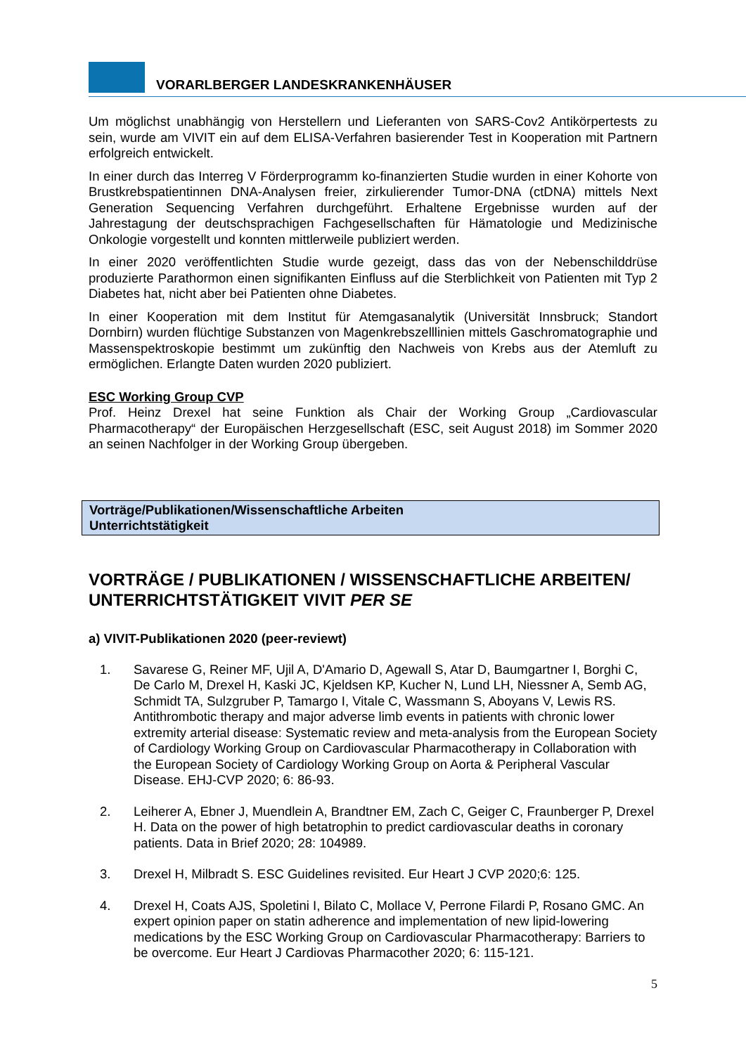VORARLBERGER LANDESKRANKENHÄUSER
Um möglichst unabhängig von Herstellern und Lieferanten von SARS-Cov2 Antikörpertests zu sein, wurde am VIVIT ein auf dem ELISA-Verfahren basierender Test in Kooperation mit Partnern erfolgreich entwickelt.
In einer durch das Interreg V Förderprogramm ko-finanzierten Studie wurden in einer Kohorte von Brustkrebspatientinnen DNA-Analysen freier, zirkulierender Tumor-DNA (ctDNA) mittels Next Generation Sequencing Verfahren durchgeführt. Erhaltene Ergebnisse wurden auf der Jahrestagung der deutschsprachigen Fachgesellschaften für Hämatologie und Medizinische Onkologie vorgestellt und konnten mittlerweile publiziert werden.
In einer 2020 veröffentlichten Studie wurde gezeigt, dass das von der Nebenschilddrüse produzierte Parathormon einen signifikanten Einfluss auf die Sterblichkeit von Patienten mit Typ 2 Diabetes hat, nicht aber bei Patienten ohne Diabetes.
In einer Kooperation mit dem Institut für Atemgasanalytik (Universität Innsbruck; Standort Dornbirn) wurden flüchtige Substanzen von Magenkrebszelllinien mittels Gaschromatographie und Massenspektroskopie bestimmt um zukünftig den Nachweis von Krebs aus der Atemluft zu ermöglichen. Erlangte Daten wurden 2020 publiziert.
ESC Working Group CVP
Prof. Heinz Drexel hat seine Funktion als Chair der Working Group „Cardiovascular Pharmacotherapy“ der Europäischen Herzgesellschaft (ESC, seit August 2018) im Sommer 2020 an seinen Nachfolger in der Working Group übergeben.
Vorträge/Publikationen/Wissenschaftliche Arbeiten
Unterrichtstätigkeit
VORTRÄGE / PUBLIKATIONEN / WISSENSCHAFTLICHE ARBEITEN/ UNTERRICHTSTÄTIGKEIT VIVIT PER SE
a) VIVIT-Publikationen 2020 (peer-reviewt)
1. Savarese G, Reiner MF, Ujil A, D'Amario D, Agewall S, Atar D, Baumgartner I, Borghi C, De Carlo M, Drexel H, Kaski JC, Kjeldsen KP, Kucher N, Lund LH, Niessner A, Semb AG, Schmidt TA, Sulzgruber P, Tamargo I, Vitale C, Wassmann S, Aboyans V, Lewis RS. Antithrombotic therapy and major adverse limb events in patients with chronic lower extremity arterial disease: Systematic review and meta-analysis from the European Society of Cardiology Working Group on Cardiovascular Pharmacotherapy in Collaboration with the European Society of Cardiology Working Group on Aorta & Peripheral Vascular Disease. EHJ-CVP 2020; 6: 86-93.
2. Leiherer A, Ebner J, Muendlein A, Brandtner EM, Zach C, Geiger C, Fraunberger P, Drexel H. Data on the power of high betatrophin to predict cardiovascular deaths in coronary patients. Data in Brief 2020; 28: 104989.
3. Drexel H, Milbradt S. ESC Guidelines revisited. Eur Heart J CVP 2020;6: 125.
4. Drexel H, Coats AJS, Spoletini I, Bilato C, Mollace V, Perrone Filardi P, Rosano GMC. An expert opinion paper on statin adherence and implementation of new lipid-lowering medications by the ESC Working Group on Cardiovascular Pharmacotherapy: Barriers to be overcome. Eur Heart J Cardiovas Pharmacother 2020; 6: 115-121.
5